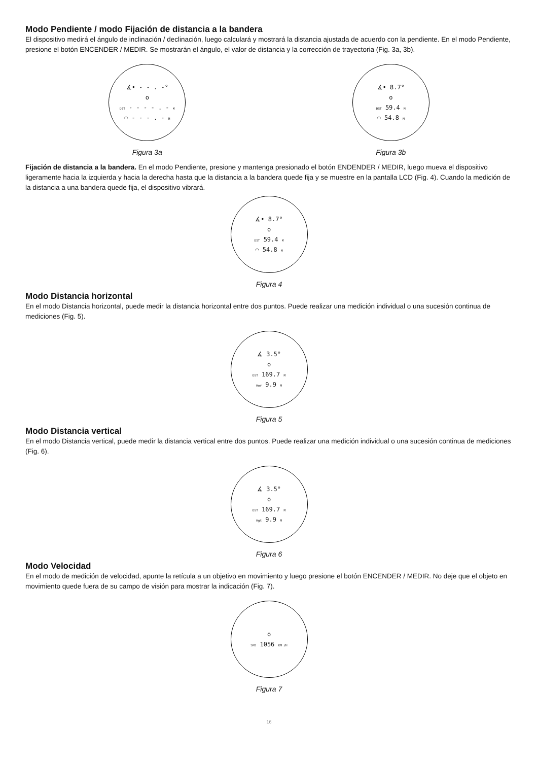Modo Pendiente / modo Fijación de distancia a la bandera
El dispositivo medirá el ángulo de inclinación / declinación, luego calculará y mostrará la distancia ajustada de acuerdo con la pendiente. En el modo Pendiente, presione el botón ENCENDER / MEDIR. Se mostrarán el ángulo, el valor de distancia y la corrección de trayectoria (Fig. 3a, 3b).
∡• - - . -°
o
DST - - - - . - M
⌒ - - - . - M
Figura 3a
∡• 8.7°
o
DST 59.4 M
⌒ 54.8 M
Figura 3b
Fijación de distancia a la bandera. En el modo Pendiente, presione y mantenga presionado el botón ENDENDER / MEDIR, luego mueva el dispositivo ligeramente hacia la izquierda y hacia la derecha hasta que la distancia a la bandera quede fija y se muestre en la pantalla LCD (Fig. 4). Cuando la medición de la distancia a una bandera quede fija, el dispositivo vibrará.
∡• 8.7°
o
DST 59.4 M
⌒ 54.8 M
Figura 4
Modo Distancia horizontal
En el modo Distancia horizontal, puede medir la distancia horizontal entre dos puntos. Puede realizar una medición individual o una sucesión continua de mediciones (Fig. 5).
∡ 3.5°
o
DST 169.7 M
Hor 9.9 M
Figura 5
Modo Distancia vertical
En el modo Distancia vertical, puede medir la distancia vertical entre dos puntos. Puede realizar una medición individual o una sucesión continua de mediciones (Fig. 6).
∡ 3.5°
o
DST 169.7 M
Hgt 9.9 M
Figura 6
Modo Velocidad
En el modo de medición de velocidad, apunte la retícula a un objetivo en movimiento y luego presione el botón ENCENDER / MEDIR. No deje que el objeto en movimiento quede fuera de su campo de visión para mostrar la indicación (Fig. 7).
o
SPD 1056 KM /H
Figura 7
16